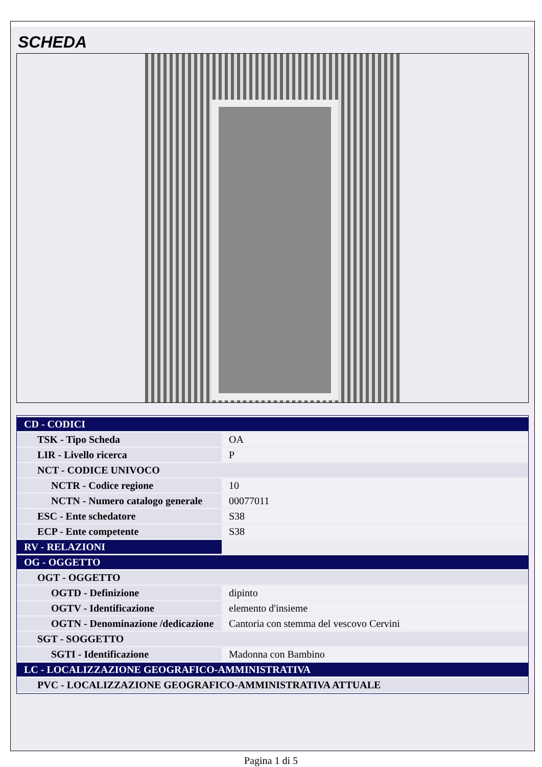SCHEDA
| CD - CODICI | |
| TSK - Tipo Scheda | OA |
| LIR - Livello ricerca | P |
| NCT - CODICE UNIVOCO | |
| NCTR - Codice regione | 10 |
| NCTN - Numero catalogo generale | 00077011 |
| ESC - Ente schedatore | S38 |
| ECP - Ente competente | S38 |
| RV - RELAZIONI | |
| OG - OGGETTO | |
| OGT - OGGETTO | |
| OGTD - Definizione | dipinto |
| OGTV - Identificazione | elemento d'insieme |
| OGTN - Denominazione /dedicazione | Cantoria con stemma del vescovo Cervini |
| SGT - SOGGETTO | |
| SGTI - Identificazione | Madonna con Bambino |
| LC - LOCALIZZAZIONE GEOGRAFICO-AMMINISTRATIVA | |
| PVC - LOCALIZZAZIONE GEOGRAFICO-AMMINISTRATIVA ATTUALE | |
Pagina 1 di 5